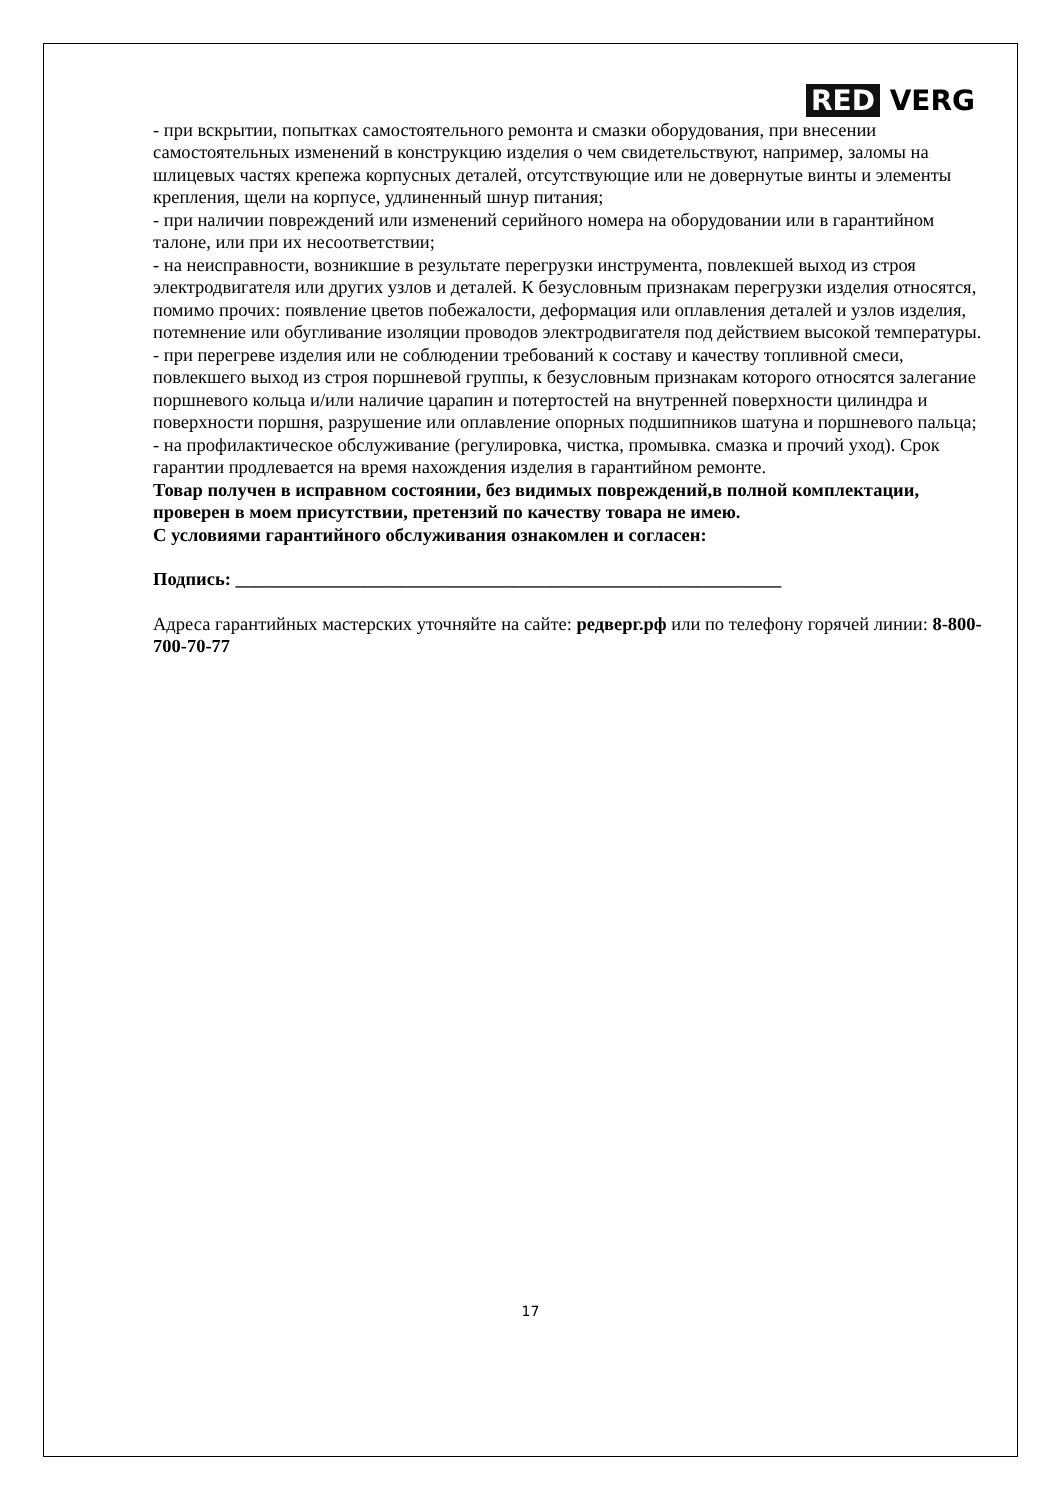RED VERG
- при вскрытии, попытках самостоятельного ремонта и смазки оборудования, при внесении самостоятельных изменений в конструкцию изделия о чем свидетельствуют, например, заломы на шлицевых частях крепежа корпусных деталей, отсутствующие или не довернутые винты и элементы крепления, щели на корпусе, удлиненный шнур питания;
- при наличии повреждений или изменений серийного номера на оборудовании или в гарантийном талоне, или при их несоответствии;
- на неисправности, возникшие в результате перегрузки инструмента, повлекшей выход из строя электродвигателя или других узлов и деталей. К безусловным признакам перегрузки изделия относятся, помимо прочих: появление цветов побежалости, деформация или оплавления деталей и узлов изделия, потемнение или обугливание изоляции проводов электродвигателя под действием высокой температуры.
- при перегреве изделия или не соблюдении требований к составу и качеству топливной смеси, повлекшего выход из строя поршневой группы, к безусловным признакам которого относятся залегание поршневого кольца и/или наличие царапин и потертостей на внутренней поверхности цилиндра и поверхности поршня, разрушение или оплавление опорных подшипников шатуна и поршневого пальца;
- на профилактическое обслуживание (регулировка, чистка, промывка. смазка и прочий уход). Срок гарантии продлевается на время нахождения изделия в гарантийном ремонте.
Товар получен в исправном состоянии, без видимых повреждений,в полной комплектации, проверен в моем присутствии, претензий по качеству товара не имею.
С условиями гарантийного обслуживания ознакомлен и согласен:
Подпись: ___________________________________________________________
Адреса гарантийных мастерских уточняйте на сайте: редверг.рф или по телефону горячей линии: 8-800-700-70-77
17